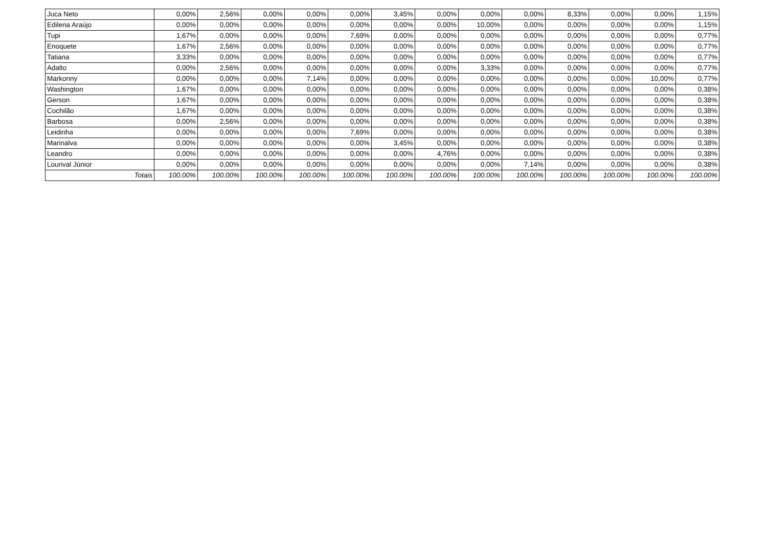| Juca Neto | 0,00% | 2,56% | 0,00% | 0,00% | 0,00% | 3,45% | 0,00% | 0,00% | 0,00% | 8,33% | 0,00% | 0,00% | 1,15% |
| Edilena Araújo | 0,00% | 0,00% | 0,00% | 0,00% | 0,00% | 0,00% | 0,00% | 10,00% | 0,00% | 0,00% | 0,00% | 0,00% | 1,15% |
| Tupi | 1,67% | 0,00% | 0,00% | 0,00% | 7,69% | 0,00% | 0,00% | 0,00% | 0,00% | 0,00% | 0,00% | 0,00% | 0,77% |
| Enoquete | 1,67% | 2,56% | 0,00% | 0,00% | 0,00% | 0,00% | 0,00% | 0,00% | 0,00% | 0,00% | 0,00% | 0,00% | 0,77% |
| Tatiana | 3,33% | 0,00% | 0,00% | 0,00% | 0,00% | 0,00% | 0,00% | 0,00% | 0,00% | 0,00% | 0,00% | 0,00% | 0,77% |
| Adalto | 0,00% | 2,56% | 0,00% | 0,00% | 0,00% | 0,00% | 0,00% | 3,33% | 0,00% | 0,00% | 0,00% | 0,00% | 0,77% |
| Markonny | 0,00% | 0,00% | 0,00% | 7,14% | 0,00% | 0,00% | 0,00% | 0,00% | 0,00% | 0,00% | 0,00% | 10,00% | 0,77% |
| Washington | 1,67% | 0,00% | 0,00% | 0,00% | 0,00% | 0,00% | 0,00% | 0,00% | 0,00% | 0,00% | 0,00% | 0,00% | 0,38% |
| Gerson | 1,67% | 0,00% | 0,00% | 0,00% | 0,00% | 0,00% | 0,00% | 0,00% | 0,00% | 0,00% | 0,00% | 0,00% | 0,38% |
| Cochilão | 1,67% | 0,00% | 0,00% | 0,00% | 0,00% | 0,00% | 0,00% | 0,00% | 0,00% | 0,00% | 0,00% | 0,00% | 0,38% |
| Barbosa | 0,00% | 2,56% | 0,00% | 0,00% | 0,00% | 0,00% | 0,00% | 0,00% | 0,00% | 0,00% | 0,00% | 0,00% | 0,38% |
| Leidinha | 0,00% | 0,00% | 0,00% | 0,00% | 7,69% | 0,00% | 0,00% | 0,00% | 0,00% | 0,00% | 0,00% | 0,00% | 0,38% |
| Marinalva | 0,00% | 0,00% | 0,00% | 0,00% | 0,00% | 3,45% | 0,00% | 0,00% | 0,00% | 0,00% | 0,00% | 0,00% | 0,38% |
| Leandro | 0,00% | 0,00% | 0,00% | 0,00% | 0,00% | 0,00% | 4,76% | 0,00% | 0,00% | 0,00% | 0,00% | 0,00% | 0,38% |
| Lourival Júnior | 0,00% | 0,00% | 0,00% | 0,00% | 0,00% | 0,00% | 0,00% | 0,00% | 7,14% | 0,00% | 0,00% | 0,00% | 0,38% |
| Totais | 100.00% | 100.00% | 100.00% | 100.00% | 100.00% | 100.00% | 100.00% | 100.00% | 100.00% | 100.00% | 100.00% | 100.00% | 100.00% |